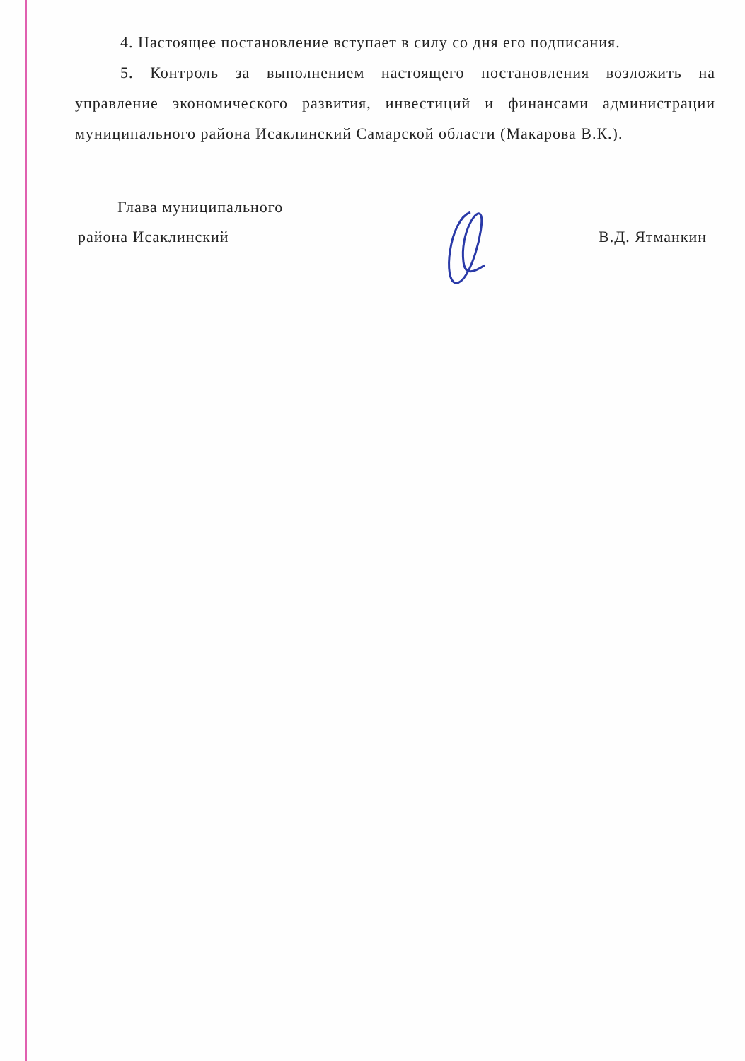4. Настоящее постановление вступает в силу со дня его подписания.
5. Контроль за выполнением настоящего постановления возложить на управление экономического развития, инвестиций и финансами администрации муниципального района Исаклинский Самарской области (Макарова В.К.).
Глава муниципального
района Исаклинский
В.Д. Ятманкин